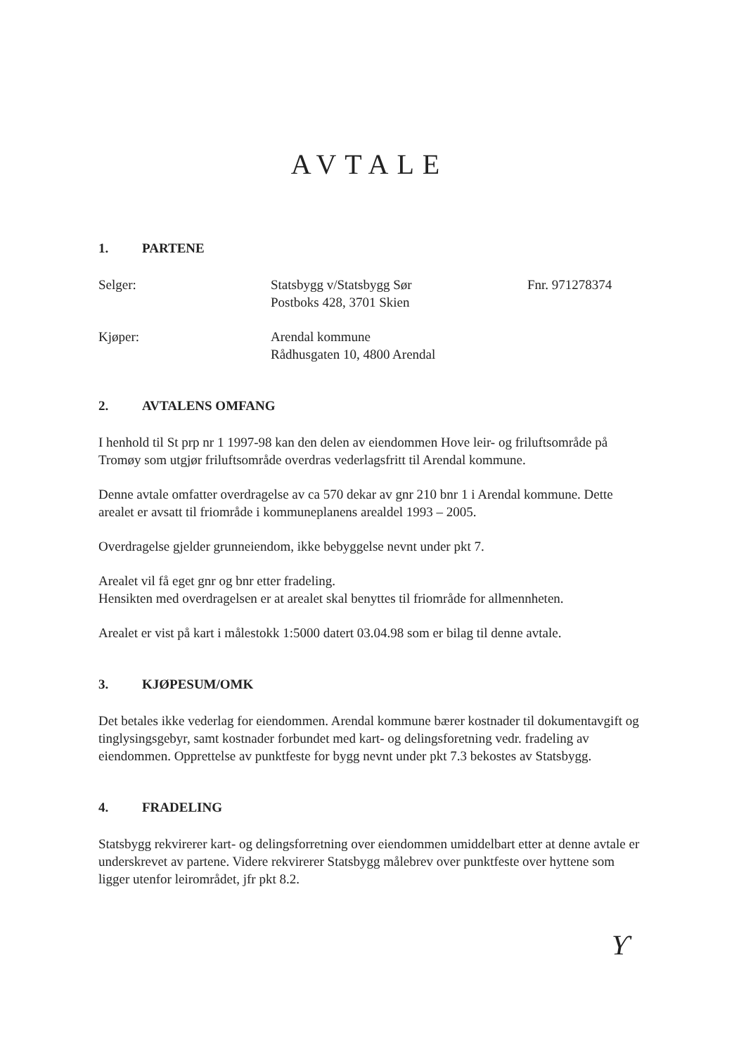AVTALE
1. PARTENE
Selger: Statsbygg v/Statsbygg Sør
Postboks 428, 3701 Skien
Fnr. 971278374
Kjøper: Arendal kommune
Rådhusgaten 10, 4800 Arendal
2. AVTALENS OMFANG
I henhold til St prp nr 1 1997-98 kan den delen av eiendommen Hove leir- og friluftsområde på Tromøy som utgjør friluftsområde overdras vederlagsfritt til Arendal kommune.
Denne avtale omfatter overdragelse av ca 570 dekar av gnr 210 bnr 1 i Arendal kommune. Dette arealet er avsatt til friområde i kommuneplanens arealdel 1993 – 2005.
Overdragelse gjelder grunneiendom, ikke bebyggelse nevnt under pkt 7.
Arealet vil få eget gnr og bnr etter fradeling.
Hensikten med overdragelsen er at arealet skal benyttes til friområde for allmennheten.
Arealet er vist på kart i målestokk 1:5000 datert 03.04.98 som er bilag til denne avtale.
3. KJØPESUM/OMK
Det betales ikke vederlag for eiendommen. Arendal kommune bærer kostnader til dokumentavgift og tinglysingsgebyr, samt kostnader forbundet med kart- og delingsforetning vedr. fradeling av eiendommen. Opprettelse av punktfeste for bygg nevnt under pkt 7.3 bekostes av Statsbygg.
4. FRADELING
Statsbygg rekvirerer kart- og delingsforretning over eiendommen umiddelbart etter at denne avtale er underskrevet av partene. Videre rekvirerer Statsbygg målebrev over punktfeste over hyttene som ligger utenfor leirområdet, jfr pkt 8.2.
Ƴ